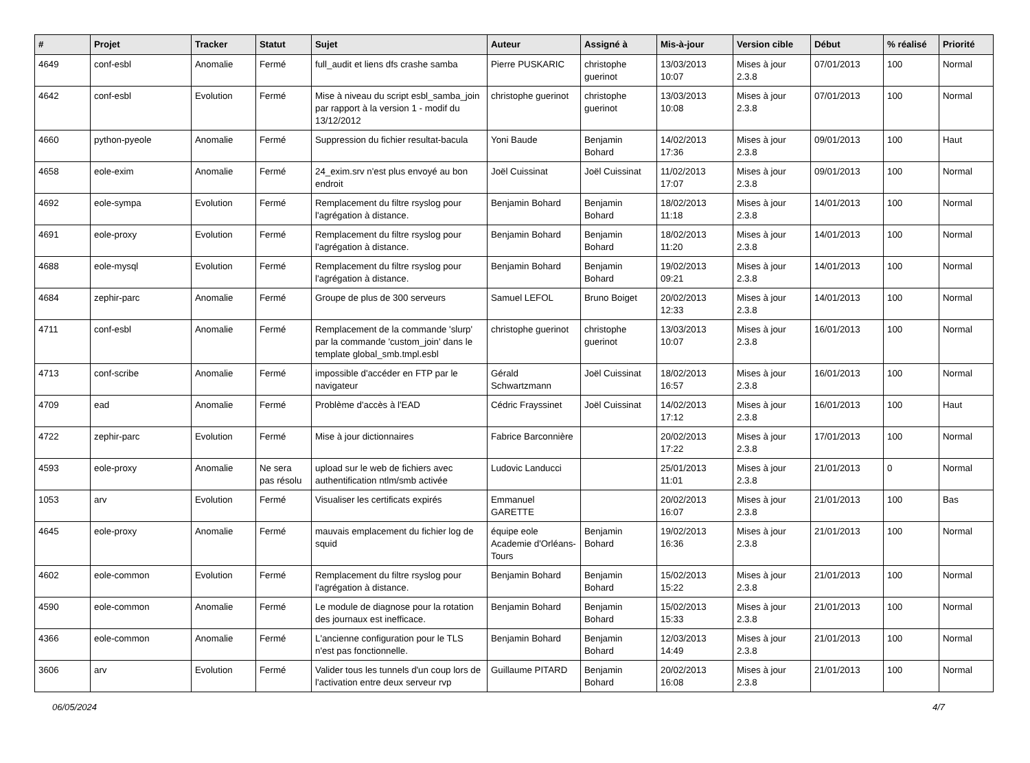| # | Projet | Tracker | Statut | Sujet | Auteur | Assigné à | Mis-à-jour | Version cible | Début | % réalisé | Priorité |
| --- | --- | --- | --- | --- | --- | --- | --- | --- | --- | --- | --- |
| 4649 | conf-esbl | Anomalie | Fermé | full_audit et liens dfs crashe samba | Pierre PUSKARIC | christophe guerinot | 13/03/2013 10:07 | Mises à jour 2.3.8 | 07/01/2013 | 100 | Normal |
| 4642 | conf-esbl | Evolution | Fermé | Mise à niveau du script esbl_samba_join par rapport à la version 1 - modif du 13/12/2012 | christophe guerinot | christophe guerinot | 13/03/2013 10:08 | Mises à jour 2.3.8 | 07/01/2013 | 100 | Normal |
| 4660 | python-pyeole | Anomalie | Fermé | Suppression du fichier resultat-bacula | Yoni Baude | Benjamin Bohard | 14/02/2013 17:36 | Mises à jour 2.3.8 | 09/01/2013 | 100 | Haut |
| 4658 | eole-exim | Anomalie | Fermé | 24_exim.srv n'est plus envoyé au bon endroit | Joël Cuissinat | Joël Cuissinat | 11/02/2013 17:07 | Mises à jour 2.3.8 | 09/01/2013 | 100 | Normal |
| 4692 | eole-sympa | Evolution | Fermé | Remplacement du filtre rsyslog pour l'agrégation à distance. | Benjamin Bohard | Benjamin Bohard | 18/02/2013 11:18 | Mises à jour 2.3.8 | 14/01/2013 | 100 | Normal |
| 4691 | eole-proxy | Evolution | Fermé | Remplacement du filtre rsyslog pour l'agrégation à distance. | Benjamin Bohard | Benjamin Bohard | 18/02/2013 11:20 | Mises à jour 2.3.8 | 14/01/2013 | 100 | Normal |
| 4688 | eole-mysql | Evolution | Fermé | Remplacement du filtre rsyslog pour l'agrégation à distance. | Benjamin Bohard | Benjamin Bohard | 19/02/2013 09:21 | Mises à jour 2.3.8 | 14/01/2013 | 100 | Normal |
| 4684 | zephir-parc | Anomalie | Fermé | Groupe de plus de 300 serveurs | Samuel LEFOL | Bruno Boiget | 20/02/2013 12:33 | Mises à jour 2.3.8 | 14/01/2013 | 100 | Normal |
| 4711 | conf-esbl | Anomalie | Fermé | Remplacement de la commande 'slurp' par la commande 'custom_join' dans le template global_smb.tmpl.esbl | christophe guerinot | christophe guerinot | 13/03/2013 10:07 | Mises à jour 2.3.8 | 16/01/2013 | 100 | Normal |
| 4713 | conf-scribe | Anomalie | Fermé | impossible d'accéder en FTP par le navigateur | Gérald Schwartzmann | Joël Cuissinat | 18/02/2013 16:57 | Mises à jour 2.3.8 | 16/01/2013 | 100 | Normal |
| 4709 | ead | Anomalie | Fermé | Problème d'accès à l'EAD | Cédric Frayssinet | Joël Cuissinat | 14/02/2013 17:12 | Mises à jour 2.3.8 | 16/01/2013 | 100 | Haut |
| 4722 | zephir-parc | Evolution | Fermé | Mise à jour dictionnaires | Fabrice Barconnière | | 20/02/2013 17:22 | Mises à jour 2.3.8 | 17/01/2013 | 100 | Normal |
| 4593 | eole-proxy | Anomalie | Ne sera pas résolu | upload sur le web de fichiers avec authentification ntlm/smb activée | Ludovic Landucci | | 25/01/2013 11:01 | Mises à jour 2.3.8 | 21/01/2013 | 0 | Normal |
| 1053 | arv | Evolution | Fermé | Visualiser les certificats expirés | Emmanuel GARETTE | | 20/02/2013 16:07 | Mises à jour 2.3.8 | 21/01/2013 | 100 | Bas |
| 4645 | eole-proxy | Anomalie | Fermé | mauvais emplacement du fichier log de squid | équipe eole Academie d'Orléans-Tours | Benjamin Bohard | 19/02/2013 16:36 | Mises à jour 2.3.8 | 21/01/2013 | 100 | Normal |
| 4602 | eole-common | Evolution | Fermé | Remplacement du filtre rsyslog pour l'agrégation à distance. | Benjamin Bohard | Benjamin Bohard | 15/02/2013 15:22 | Mises à jour 2.3.8 | 21/01/2013 | 100 | Normal |
| 4590 | eole-common | Anomalie | Fermé | Le module de diagnose pour la rotation des journaux est inefficace. | Benjamin Bohard | Benjamin Bohard | 15/02/2013 15:33 | Mises à jour 2.3.8 | 21/01/2013 | 100 | Normal |
| 4366 | eole-common | Anomalie | Fermé | L'ancienne configuration pour le TLS n'est pas fonctionnelle. | Benjamin Bohard | Benjamin Bohard | 12/03/2013 14:49 | Mises à jour 2.3.8 | 21/01/2013 | 100 | Normal |
| 3606 | arv | Evolution | Fermé | Valider tous les tunnels d'un coup lors de l'activation entre deux serveur rvp | Guillaume PITARD | Benjamin Bohard | 20/02/2013 16:08 | Mises à jour 2.3.8 | 21/01/2013 | 100 | Normal |
06/05/2024 4/7